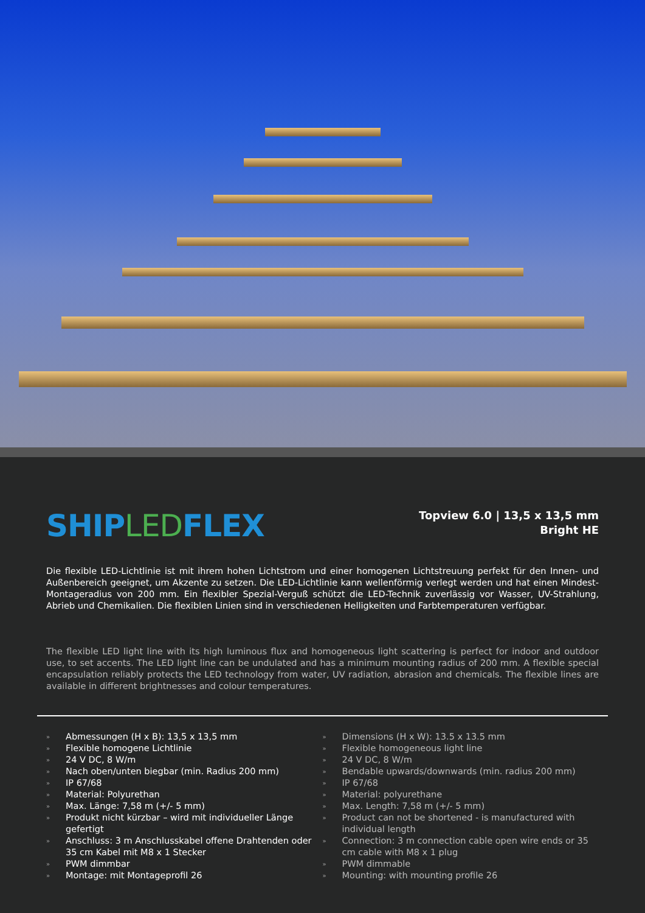SHIPLEDFLEX
Topview 6.0 | 13,5 x 13,5 mm
Bright HE
Die flexible LED-Lichtlinie ist mit ihrem hohen Lichtstrom und einer homogenen Lichtstreuung perfekt für den Innen- und Außenbereich geeignet, um Akzente zu setzen. Die LED-Lichtlinie kann wellenförmig verlegt werden und hat einen Mindest-Montageradius von 200 mm. Ein flexibler Spezial-Verguß schützt die LED-Technik zuverlässig vor Wasser, UV-Strahlung, Abrieb und Chemikalien. Die flexiblen Linien sind in verschiedenen Helligkeiten und Farbtemperaturen verfügbar.
The flexible LED light line with its high luminous flux and homogeneous light scattering is perfect for indoor and outdoor use, to set accents. The LED light line can be undulated and has a minimum mounting radius of 200 mm. A flexible special encapsulation reliably protects the LED technology from water, UV radiation, abrasion and chemicals. The flexible lines are available in different brightnesses and colour temperatures.
» Abmessungen (H x B): 13,5 x 13,5 mm
» Flexible homogene Lichtlinie
» 24 V DC, 8 W/m
» Nach oben/unten biegbar (min. Radius 200 mm)
» IP 67/68
» Material: Polyurethan
» Max. Länge: 7,58 m (+/- 5 mm)
» Produkt nicht kürzbar – wird mit individueller Länge gefertigt
» Anschluss: 3 m Anschlusskabel offene Drahtenden oder 35 cm Kabel mit M8 x 1 Stecker
» PWM dimmbar
» Montage: mit Montageprofil 26
» Dimensions (H x W): 13.5 x 13.5 mm
» Flexible homogeneous light line
» 24 V DC, 8 W/m
» Bendable upwards/downwards (min. radius 200 mm)
» IP 67/68
» Material: polyurethane
» Max. Length: 7,58 m (+/- 5 mm)
» Product can not be shortened - is manufactured with individual length
» Connection: 3 m connection cable open wire ends or 35 cm cable with M8 x 1 plug
» PWM dimmable
» Mounting: with mounting profile 26